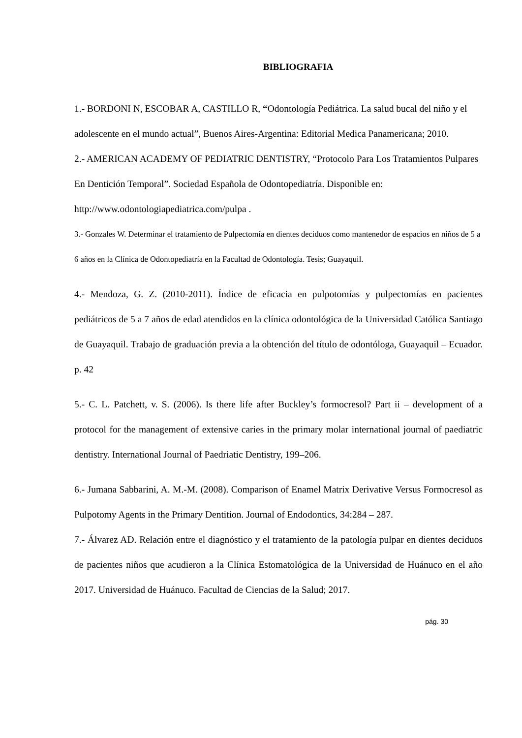BIBLIOGRAFIA
1.- BORDONI N, ESCOBAR A, CASTILLO R, “Odontología Pediátrica. La salud bucal del niño y el adolescente en el mundo actual”, Buenos Aires-Argentina: Editorial Medica Panamericana; 2010.
2.- AMERICAN ACADEMY OF PEDIATRIC DENTISTRY, “Protocolo Para Los Tratamientos Pulpares En Dentición Temporal”. Sociedad Española de Odontopediatría. Disponible en: http://www.odontologiapediatrica.com/pulpa .
3.- Gonzales W. Determinar el tratamiento de Pulpectomía en dientes deciduos como mantenedor de espacios en niños de 5 a 6 años en la Clínica de Odontopediatría en la Facultad de Odontología. Tesis; Guayaquil.
4.- Mendoza, G. Z. (2010-2011). Índice de eficacia en pulpotomías y pulpectomías en pacientes pediátricos de 5 a 7 años de edad atendidos en la clínica odontológica de la Universidad Católica Santiago de Guayaquil. Trabajo de graduación previa a la obtención del título de odontóloga, Guayaquil – Ecuador. p. 42
5.- C. L. Patchett, v. S. (2006). Is there life after Buckley’s formocresol? Part ii – development of a protocol for the management of extensive caries in the primary molar international journal of paediatric dentistry. International Journal of Paedriatic Dentistry, 199–206.
6.- Jumana Sabbarini, A. M.-M. (2008). Comparison of Enamel Matrix Derivative Versus Formocresol as Pulpotomy Agents in the Primary Dentition. Journal of Endodontics, 34:284 – 287.
7.- Álvarez AD. Relación entre el diagnóstico y el tratamiento de la patología pulpar en dientes deciduos de pacientes niños que acudieron a la Clínica Estomatológica de la Universidad de Huánuco en el año 2017. Universidad de Huánuco. Facultad de Ciencias de la Salud; 2017.
pág. 30